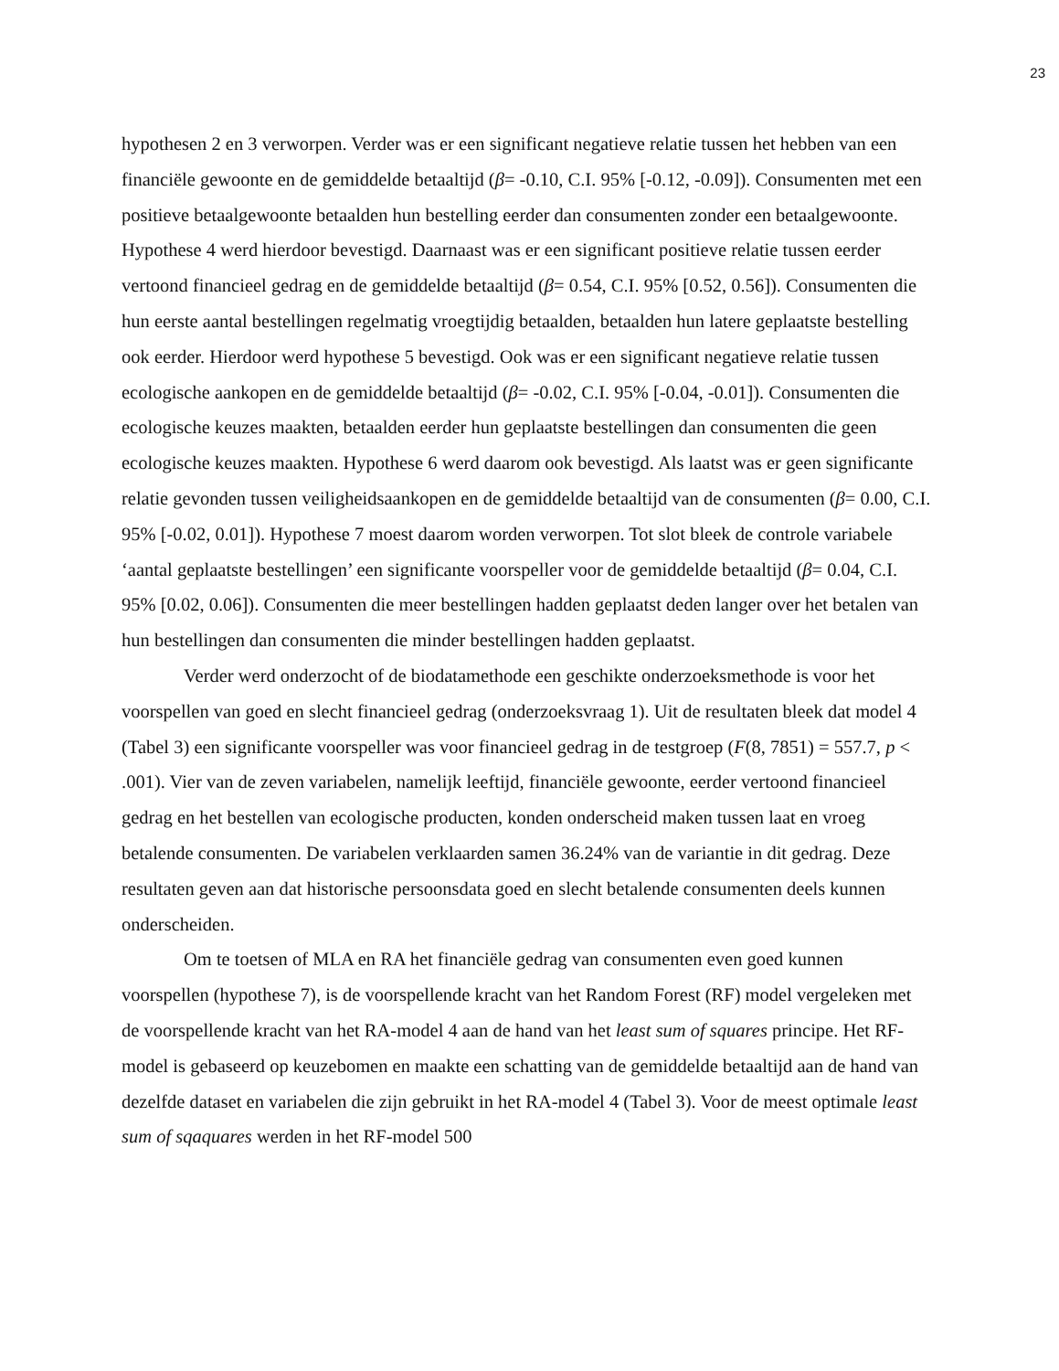23
hypothesen 2 en 3 verworpen. Verder was er een significant negatieve relatie tussen het hebben van een financiële gewoonte en de gemiddelde betaaltijd (β= -0.10, C.I. 95% [-0.12, -0.09]). Consumenten met een positieve betaalgewoonte betaalden hun bestelling eerder dan consumenten zonder een betaalgewoonte. Hypothese 4 werd hierdoor bevestigd. Daarnaast was er een significant positieve relatie tussen eerder vertoond financieel gedrag en de gemiddelde betaaltijd (β= 0.54, C.I. 95% [0.52, 0.56]). Consumenten die hun eerste aantal bestellingen regelmatig vroegtijdig betaalden, betaalden hun latere geplaatste bestelling ook eerder. Hierdoor werd hypothese 5 bevestigd. Ook was er een significant negatieve relatie tussen ecologische aankopen en de gemiddelde betaaltijd (β= -0.02, C.I. 95% [-0.04, -0.01]). Consumenten die ecologische keuzes maakten, betaalden eerder hun geplaatste bestellingen dan consumenten die geen ecologische keuzes maakten. Hypothese 6 werd daarom ook bevestigd. Als laatst was er geen significante relatie gevonden tussen veiligheidsaankopen en de gemiddelde betaaltijd van de consumenten (β= 0.00, C.I. 95% [-0.02, 0.01]). Hypothese 7 moest daarom worden verworpen. Tot slot bleek de controle variabele ‘aantal geplaatste bestellingen’ een significante voorspeller voor de gemiddelde betaaltijd (β= 0.04, C.I. 95% [0.02, 0.06]). Consumenten die meer bestellingen hadden geplaatst deden langer over het betalen van hun bestellingen dan consumenten die minder bestellingen hadden geplaatst.
Verder werd onderzocht of de biodatamethode een geschikte onderzoeksmethode is voor het voorspellen van goed en slecht financieel gedrag (onderzoeksvraag 1). Uit de resultaten bleek dat model 4 (Tabel 3) een significante voorspeller was voor financieel gedrag in de testgroep (F(8, 7851) = 557.7, p < .001). Vier van de zeven variabelen, namelijk leeftijd, financiële gewoonte, eerder vertoond financieel gedrag en het bestellen van ecologische producten, konden onderscheid maken tussen laat en vroeg betalende consumenten. De variabelen verklaarden samen 36.24% van de variantie in dit gedrag. Deze resultaten geven aan dat historische persoonsdata goed en slecht betalende consumenten deels kunnen onderscheiden.
Om te toetsen of MLA en RA het financiële gedrag van consumenten even goed kunnen voorspellen (hypothese 7), is de voorspellende kracht van het Random Forest (RF) model vergeleken met de voorspellende kracht van het RA-model 4 aan de hand van het least sum of squares principe. Het RF-model is gebaseerd op keuzebomen en maakte een schatting van de gemiddelde betaaltijd aan de hand van dezelfde dataset en variabelen die zijn gebruikt in het RA-model 4 (Tabel 3). Voor de meest optimale least sum of sqaquares werden in het RF-model 500